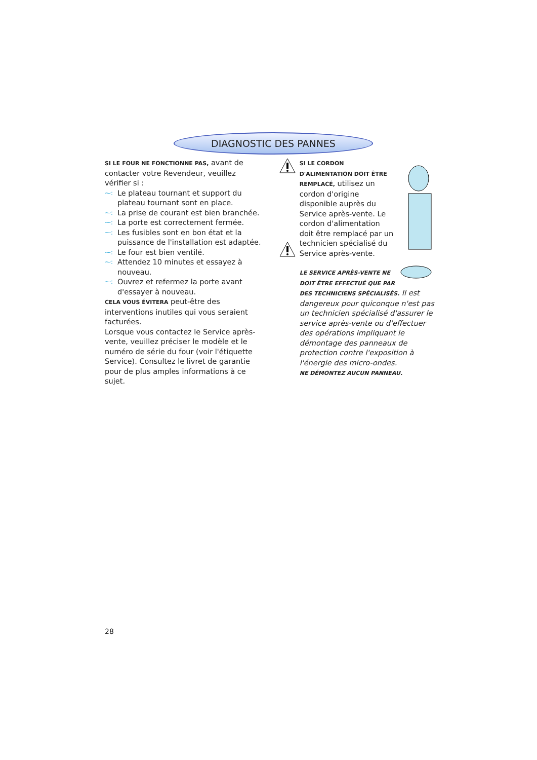DIAGNOSTIC DES PANNES
SI LE FOUR NE FONCTIONNE PAS, avant de contacter votre Revendeur, veuillez vérifier si :
⁓: Le plateau tournant et support du plateau tournant sont en place.
⁓: La prise de courant est bien branchée.
⁓: La porte est correctement fermée.
⁓: Les fusibles sont en bon état et la puissance de l'installation est adaptée.
⁓: Le four est bien ventilé.
⁓: Attendez 10 minutes et essayez à nouveau.
⁓: Ouvrez et refermez la porte avant d'essayer à nouveau.
CELA VOUS ÉVITERA peut-être des interventions inutiles qui vous seraient facturées.
Lorsque vous contactez le Service après-vente, veuillez préciser le modèle et le numéro de série du four (voir l'étiquette Service). Consultez le livret de garantie pour de plus amples informations à ce sujet.
SI LE CORDON D'ALIMENTATION DOIT ÊTRE REMPLACÉ, utilisez un cordon d'origine disponible auprès du Service après-vente. Le cordon d'alimentation doit être remplacé par un technicien spécialisé du Service après-vente.
LE SERVICE APRÈS-VENTE NE DOIT ÊTRE EFFECTUÉ QUE PAR DES TECHNICIENS SPÉCIALISÉS. Il est dangereux pour quiconque n'est pas un technicien spécialisé d'assurer le service après-vente ou d'effectuer des opérations impliquant le démontage des panneaux de protection contre l'exposition à l'énergie des micro-ondes.
NE DÉMONTEZ AUCUN PANNEAU.
28